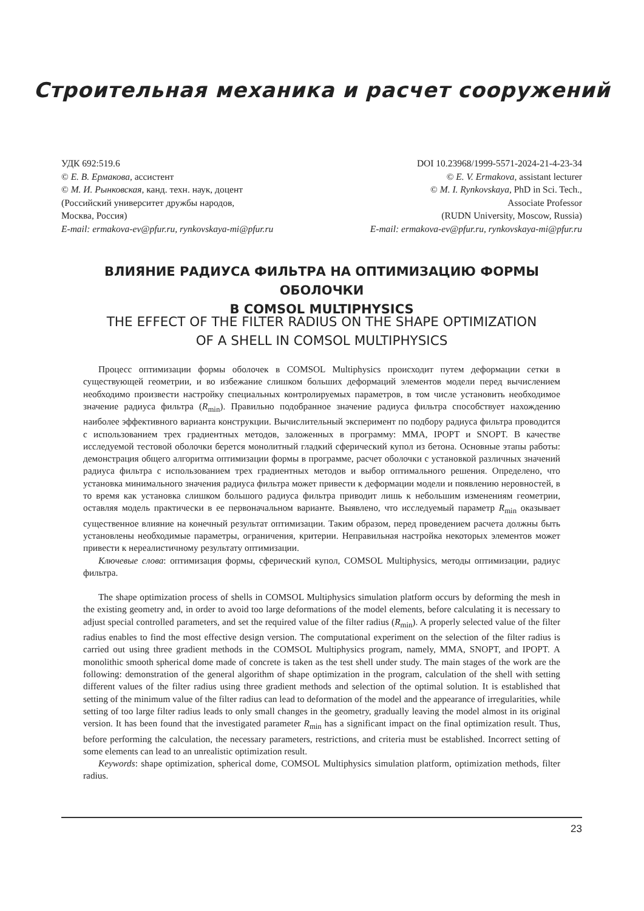Строительная механика и расчет сооружений
УДК 692:519.6
© Е. В. Ермакова, ассистент
© М. И. Рынковская, канд. техн. наук, доцент
(Российский университет дружбы народов,
Москва, Россия)
E-mail: ermakova-ev@pfur.ru, rynkovskaya-mi@pfur.ru
DOI 10.23968/1999-5571-2024-21-4-23-34
© E. V. Ermakova, assistant lecturer
© M. I. Rynkovskaya, PhD in Sci. Tech.,
Associate Professor
(RUDN University, Moscow, Russia)
E-mail: ermakova-ev@pfur.ru, rynkovskaya-mi@pfur.ru
ВЛИЯНИЕ РАДИУСА ФИЛЬТРА НА ОПТИМИЗАЦИЮ ФОРМЫ ОБОЛОЧКИ
В COMSOL MULTIPHYSICS
THE EFFECT OF THE FILTER RADIUS ON THE SHAPE OPTIMIZATION
OF A SHELL IN COMSOL MULTIPHYSICS
Процесс оптимизации формы оболочек в COMSOL Multiphysics происходит путем деформации сетки в существующей геометрии, и во избежание слишком больших деформаций элементов модели перед вычислением необходимо произвести настройку специальных контролируемых параметров, в том числе установить необходимое значение радиуса фильтра (R<sub>min</sub>). Правильно подобранное значение радиуса фильтра способствует нахождению наиболее эффективного варианта конструкции. Вычислительный эксперимент по подбору радиуса фильтра проводится с использованием трех градиентных методов, заложенных в программу: MMA, IPOPT и SNOPT. В качестве исследуемой тестовой оболочки берется монолитный гладкий сферический купол из бетона. Основные этапы работы: демонстрация общего алгоритма оптимизации формы в программе, расчет оболочки с установкой различных значений радиуса фильтра с использованием трех градиентных методов и выбор оптимального решения. Определено, что установка минимального значения радиуса фильтра может привести к деформации модели и появлению неровностей, в то время как установка слишком большого радиуса фильтра приводит лишь к небольшим изменениям геометрии, оставляя модель практически в ее первоначальном варианте. Выявлено, что исследуемый параметр R<sub>min</sub> оказывает существенное влияние на конечный результат оптимизации. Таким образом, перед проведением расчета должны быть установлены необходимые параметры, ограничения, критерии. Неправильная настройка некоторых элементов может привести к нереалистичному результату оптимизации.
Ключевые слова: оптимизация формы, сферический купол, COMSOL Multiphysics, методы оптимизации, радиус фильтра.
The shape optimization process of shells in COMSOL Multiphysics simulation platform occurs by deforming the mesh in the existing geometry and, in order to avoid too large deformations of the model elements, before calculating it is necessary to adjust special controlled parameters, and set the required value of the filter radius (R<sub>min</sub>). A properly selected value of the filter radius enables to find the most effective design version. The computational experiment on the selection of the filter radius is carried out using three gradient methods in the COMSOL Multiphysics program, namely, MMA, SNOPT, and IPOPT. A monolithic smooth spherical dome made of concrete is taken as the test shell under study. The main stages of the work are the following: demonstration of the general algorithm of shape optimization in the program, calculation of the shell with setting different values of the filter radius using three gradient methods and selection of the optimal solution. It is established that setting of the minimum value of the filter radius can lead to deformation of the model and the appearance of irregularities, while setting of too large filter radius leads to only small changes in the geometry, gradually leaving the model almost in its original version. It has been found that the investigated parameter R<sub>min</sub> has a significant impact on the final optimization result. Thus, before performing the calculation, the necessary parameters, restrictions, and criteria must be established. Incorrect setting of some elements can lead to an unrealistic optimization result.
Keywords: shape optimization, spherical dome, COMSOL Multiphysics simulation platform, optimization methods, filter radius.
23